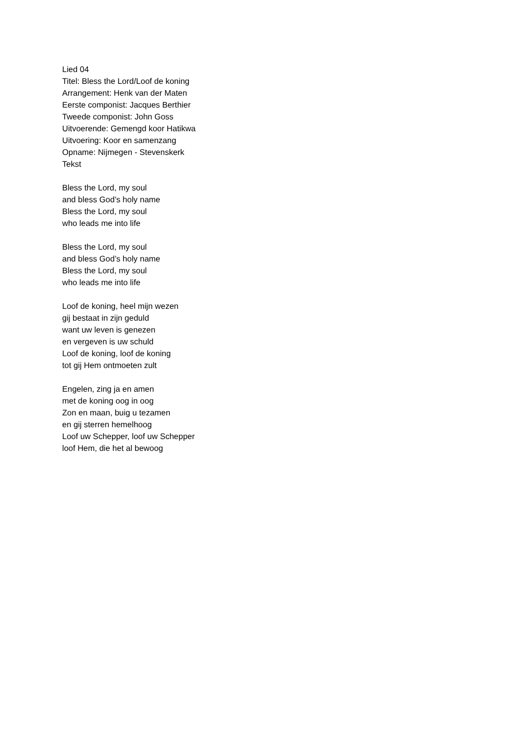Lied 04
Titel: Bless the Lord/Loof de koning
Arrangement: Henk van der Maten
Eerste componist: Jacques Berthier
Tweede componist: John Goss
Uitvoerende: Gemengd koor Hatikwa
Uitvoering: Koor en samenzang
Opname: Nijmegen - Stevenskerk
Tekst
Bless the Lord, my soul
and bless God’s holy name
Bless the Lord, my soul
who leads me into life
Bless the Lord, my soul
and bless God’s holy name
Bless the Lord, my soul
who leads me into life
Loof de koning, heel mijn wezen
gij bestaat in zijn geduld
want uw leven is genezen
en vergeven is uw schuld
Loof de koning, loof de koning
tot gij Hem ontmoeten zult
Engelen, zing ja en amen
met de koning oog in oog
Zon en maan, buig u tezamen
en gij sterren hemelhoog
Loof uw Schepper, loof uw Schepper
loof Hem, die het al bewoog